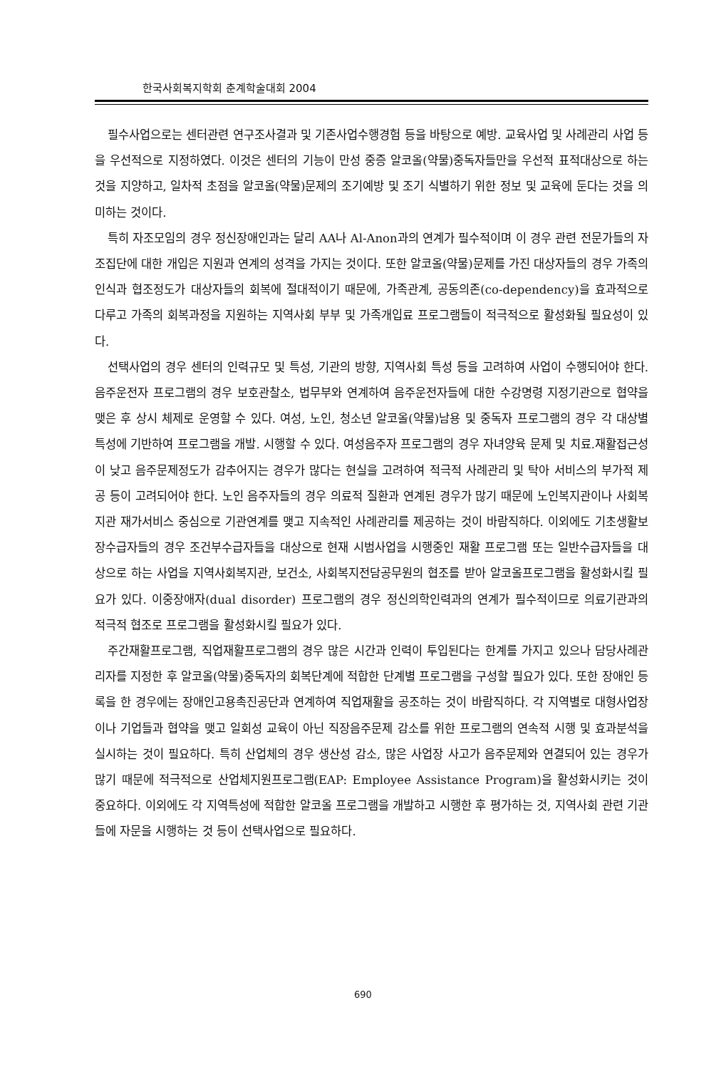한국사회복지학회 춘계학술대회 2004
필수사업으로는 센터관련 연구조사결과 및 기존사업수행경험 등을 바탕으로 예방. 교육사업 및 사례관리 사업 등을 우선적으로 지정하였다. 이것은 센터의 기능이 만성 중증 알코올(약물)중독자들만을 우선적 표적대상으로 하는 것을 지양하고, 일차적 초점을 알코올(약물)문제의 조기예방 및 조기 식별하기 위한 정보 및 교육에 둔다는 것을 의미하는 것이다.
특히 자조모임의 경우 정신장애인과는 달리 AA나 Al-Anon과의 연계가 필수적이며 이 경우 관련 전문가들의 자조집단에 대한 개입은 지원과 연계의 성격을 가지는 것이다. 또한 알코올(약물)문제를 가진 대상자들의 경우 가족의 인식과 협조정도가 대상자들의 회복에 절대적이기 때문에, 가족관계, 공동의존(co-dependency)을 효과적으로 다루고 가족의 회복과정을 지원하는 지역사회 부부 및 가족개입료 프로그램들이 적극적으로 활성화될 필요성이 있다.
선택사업의 경우 센터의 인력규모 및 특성, 기관의 방향, 지역사회 특성 등을 고려하여 사업이 수행되어야 한다. 음주운전자 프로그램의 경우 보호관찰소, 법무부와 연계하여 음주운전자들에 대한 수강명령 지정기관으로 협약을 맺은 후 상시 체제로 운영할 수 있다. 여성, 노인, 청소년 알코올(약물)남용 및 중독자 프로그램의 경우 각 대상별 특성에 기반하여 프로그램을 개발. 시행할 수 있다. 여성음주자 프로그램의 경우 자녀양육 문제 및 치료.재활접근성이 낮고 음주문제정도가 감추어지는 경우가 많다는 현실을 고려하여 적극적 사례관리 및 탁아 서비스의 부가적 제공 등이 고려되어야 한다. 노인 음주자들의 경우 의료적 질환과 연계된 경우가 많기 때문에 노인복지관이나 사회복지관 재가서비스 중심으로 기관연계를 맺고 지속적인 사례관리를 제공하는 것이 바람직하다. 이외에도 기초생활보장수급자들의 경우 조건부수급자들을 대상으로 현재 시범사업을 시행중인 재활 프로그램 또는 일반수급자들을 대상으로 하는 사업을 지역사회복지관, 보건소, 사회복지전담공무원의 협조를 받아 알코올프로그램을 활성화시킬 필요가 있다. 이중장애자(dual disorder) 프로그램의 경우 정신의학인력과의 연계가 필수적이므로 의료기관과의 적극적 협조로 프로그램을 활성화시킬 필요가 있다.
주간재활프로그램, 직업재활프로그램의 경우 많은 시간과 인력이 투입된다는 한계를 가지고 있으나 담당사례관리자를 지정한 후 알코올(약물)중독자의 회복단계에 적합한 단계별 프로그램을 구성할 필요가 있다. 또한 장애인 등록을 한 경우에는 장애인고용촉진공단과 연계하여 직업재활을 공조하는 것이 바람직하다. 각 지역별로 대형사업장이나 기업들과 협약을 맺고 일회성 교육이 아닌 직장음주문제 감소를 위한 프로그램의 연속적 시행 및 효과분석을 실시하는 것이 필요하다. 특히 산업체의 경우 생산성 감소, 많은 사업장 사고가 음주문제와 연결되어 있는 경우가 많기 때문에 적극적으로 산업체지원프로그램(EAP: Employee Assistance Program)을 활성화시키는 것이 중요하다. 이외에도 각 지역특성에 적합한 알코올 프로그램을 개발하고 시행한 후 평가하는 것, 지역사회 관련 기관들에 자문을 시행하는 것 등이 선택사업으로 필요하다.
690